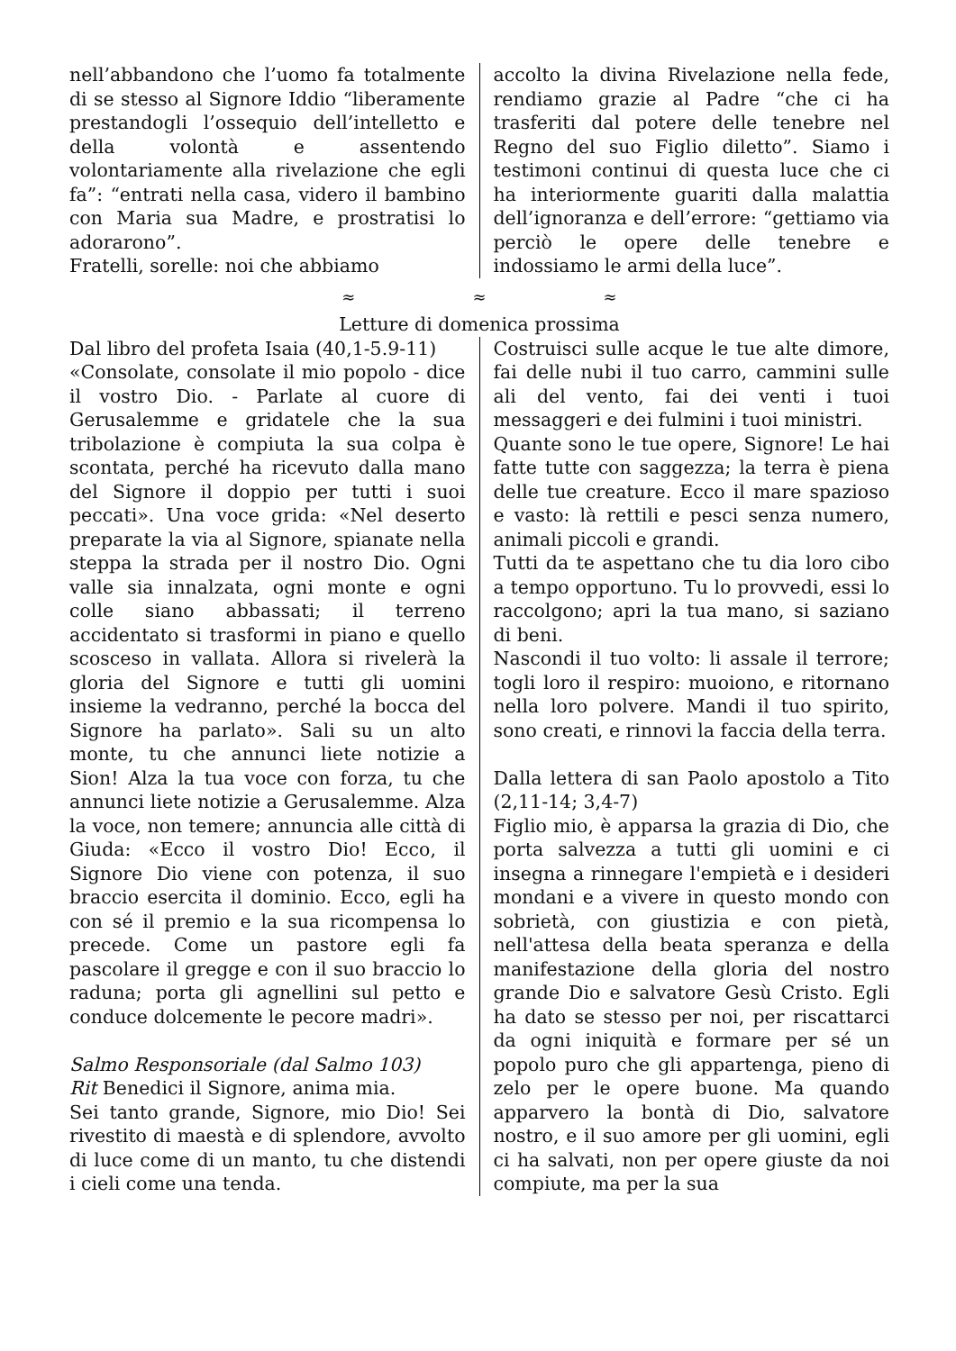nell’abbandono che l’uomo fa totalmente di se stesso al Signore Iddio “liberamente prestandogli l’ossequio dell’intelletto e della volontà e assentendo volontariamente alla rivelazione che egli fa”: “entrati nella casa, videro il bambino con Maria sua Madre, e prostratisi lo adorarono”.
Fratelli, sorelle: noi che abbiamo
accolto la divina Rivelazione nella fede, rendiamo grazie al Padre “che ci ha trasferiti dal potere delle tenebre nel Regno del suo Figlio diletto”. Siamo i testimoni continui di questa luce che ci ha interiormente guariti dalla malattia dell’ignoranza e dell’errore: “gettiamo via perciò le opere delle tenebre e indossiamo le armi della luce”.
≈ ≈ ≈
Letture di domenica prossima
Dal libro del profeta Isaia (40,1-5.9-11)
«Consolate, consolate il mio popolo - dice il vostro Dio. - Parlate al cuore di Gerusalemme e gridatele che la sua tribolazione è compiuta la sua colpa è scontata, perché ha ricevuto dalla mano del Signore il doppio per tutti i suoi peccati». Una voce grida: «Nel deserto preparate la via al Signore, spianate nella steppa la strada per il nostro Dio. Ogni valle sia innalzata, ogni monte e ogni colle siano abbassati; il terreno accidentato si trasformi in piano e quello scosceso in vallata. Allora si rivelerà la gloria del Signore e tutti gli uomini insieme la vedranno, perché la bocca del Signore ha parlato». Sali su un alto monte, tu che annunci liete notizie a Sion! Alza la tua voce con forza, tu che annunci liete notizie a Gerusalemme. Alza la voce, non temere; annuncia alle città di Giuda: «Ecco il vostro Dio! Ecco, il Signore Dio viene con potenza, il suo braccio esercita il dominio. Ecco, egli ha con sé il premio e la sua ricompensa lo precede. Come un pastore egli fa pascolare il gregge e con il suo braccio lo raduna; porta gli agnellini sul petto e conduce dolcemente le pecore madri».
Salmo Responsoriale (dal Salmo 103)
Rit Benedici il Signore, anima mia.
Sei tanto grande, Signore, mio Dio! Sei rivestito di maestà e di splendore, avvolto di luce come di un manto, tu che distendi i cieli come una tenda.
Costruisci sulle acque le tue alte dimore, fai delle nubi il tuo carro, cammini sulle ali del vento, fai dei venti i tuoi messaggeri e dei fulmini i tuoi ministri.
Quante sono le tue opere, Signore! Le hai fatte tutte con saggezza; la terra è piena delle tue creature. Ecco il mare spazioso e vasto: là rettili e pesci senza numero, animali piccoli e grandi.
Tutti da te aspettano che tu dia loro cibo a tempo opportuno. Tu lo provvedi, essi lo raccolgono; apri la tua mano, si saziano di beni.
Nascondi il tuo volto: li assale il terrore; togli loro il respiro: muoiono, e ritornano nella loro polvere. Mandi il tuo spirito, sono creati, e rinnovi la faccia della terra.
Dalla lettera di san Paolo apostolo a Tito (2,11-14; 3,4-7)
Figlio mio, è apparsa la grazia di Dio, che porta salvezza a tutti gli uomini e ci insegna a rinnegare l'empietà e i desideri mondani e a vivere in questo mondo con sobrietà, con giustizia e con pietà, nell'attesa della beata speranza e della manifestazione della gloria del nostro grande Dio e salvatore Gesù Cristo. Egli ha dato se stesso per noi, per riscattarci da ogni iniquità e formare per sé un popolo puro che gli appartenga, pieno di zelo per le opere buone. Ma quando apparvero la bontà di Dio, salvatore nostro, e il suo amore per gli uomini, egli ci ha salvati, non per opere giuste da noi compiute, ma per la sua